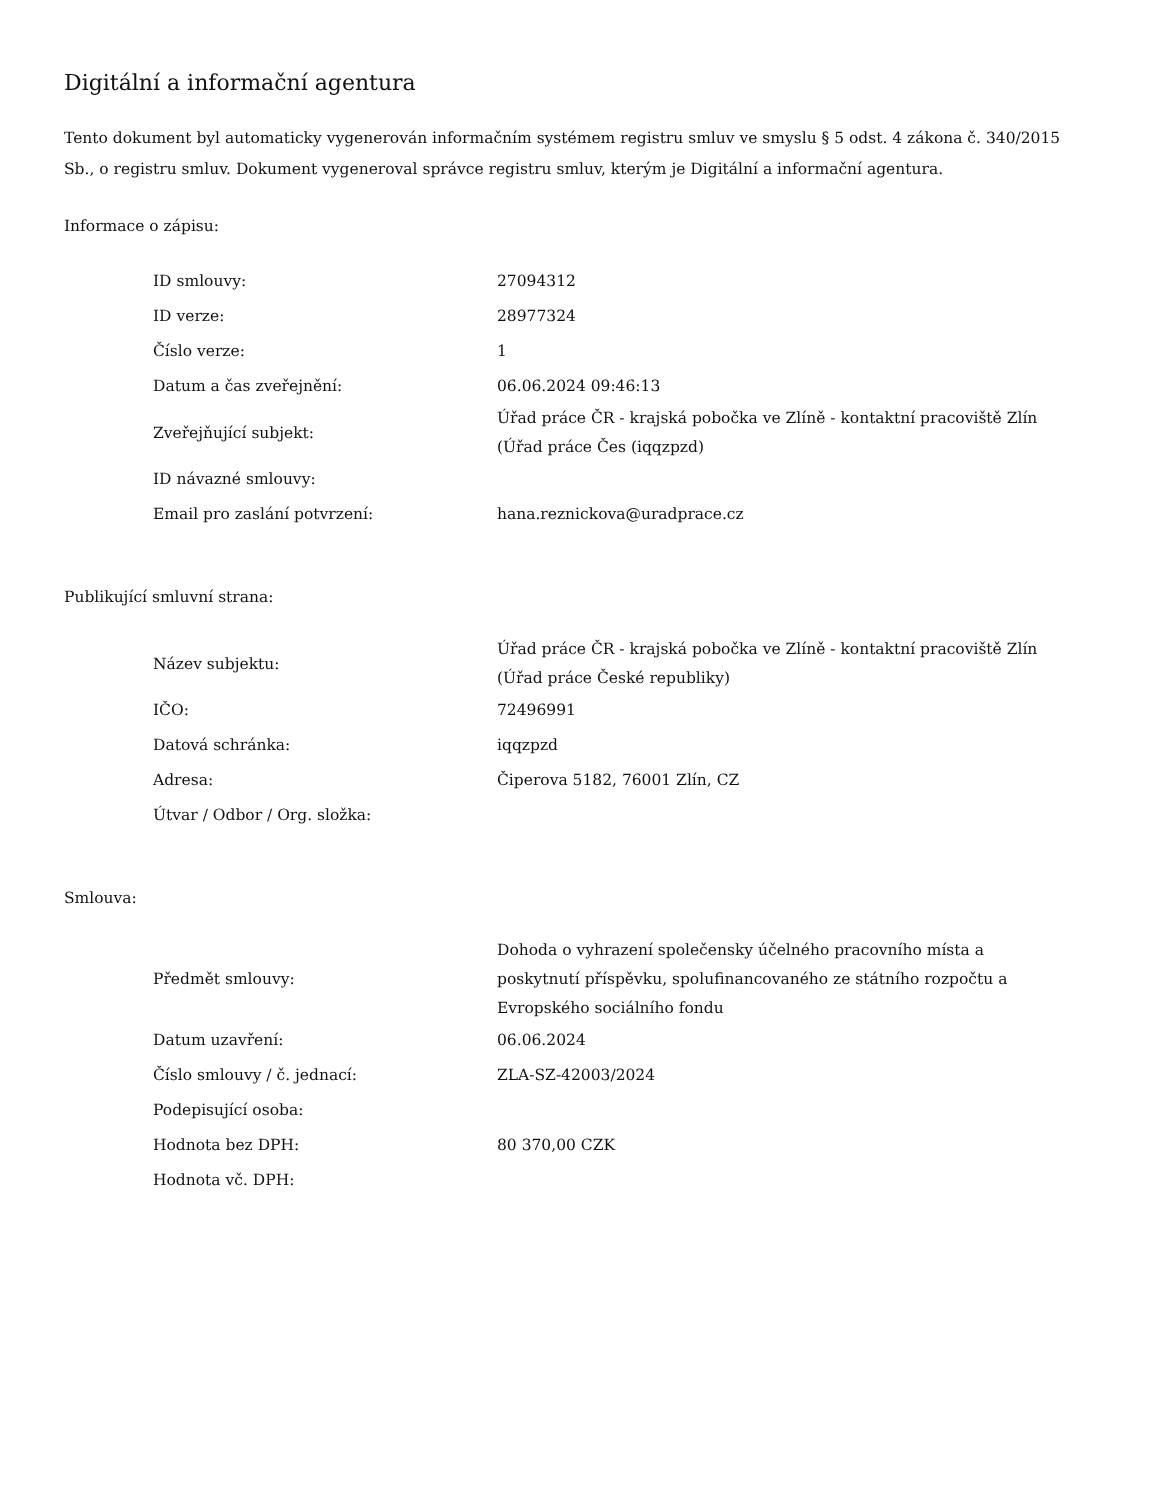Digitální a informační agentura
Tento dokument byl automaticky vygenerován informačním systémem registru smluv ve smyslu § 5 odst. 4 zákona č. 340/2015 Sb., o registru smluv. Dokument vygeneroval správce registru smluv, kterým je Digitální a informační agentura.
Informace o zápisu:
| ID smlouvy: | 27094312 |
| ID verze: | 28977324 |
| Číslo verze: | 1 |
| Datum a čas zveřejnění: | 06.06.2024 09:46:13 |
| Zveřejňující subjekt: | Úřad práce ČR - krajská pobočka ve Zlíně - kontaktní pracoviště Zlín (Úřad práce Čes (iqqzpzd) |
| ID návazné smlouvy: | |
| Email pro zaslání potvrzení: | hana.reznickova@uradprace.cz |
Publikující smluvní strana:
| Název subjektu: | Úřad práce ČR - krajská pobočka ve Zlíně - kontaktní pracoviště Zlín (Úřad práce České republiky) |
| IČO: | 72496991 |
| Datová schránka: | iqqzpzd |
| Adresa: | Čiperova 5182, 76001 Zlín, CZ |
| Útvar / Odbor / Org. složka: | |
Smlouva:
| Předmět smlouvy: | Dohoda o vyhrazení společensky účelného pracovního místa a poskytnutí příspěvku, spolufinancovaného ze státního rozpočtu a Evropského sociálního fondu |
| Datum uzavření: | 06.06.2024 |
| Číslo smlouvy / č. jednací: | ZLA-SZ-42003/2024 |
| Podepisující osoba: | |
| Hodnota bez DPH: | 80 370,00 CZK |
| Hodnota vč. DPH: | |